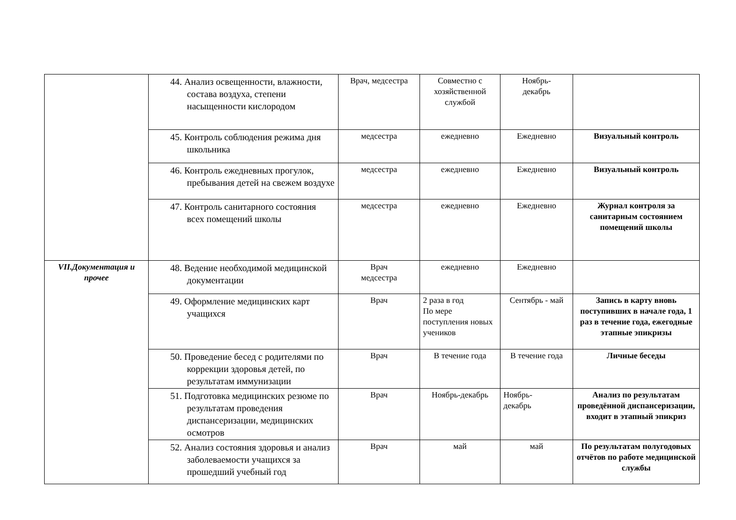| | 44. Анализ освещенности, влажности, состава воздуха, степени насыщенности кислородом | Врач, медсестра | Совместно с хозяйственной службой | Ноябрь- декабрь | |
| | 45. Контроль соблюдения режима дня школьника | медсестра | ежедневно | Ежедневно | Визуальный контроль |
| | 46. Контроль ежедневных прогулок, пребывания детей на свежем воздухе | медсестра | ежедневно | Ежедневно | Визуальный контроль |
| | 47. Контроль санитарного состояния всех помещений школы | медсестра | ежедневно | Ежедневно | Журнал контроля за санитарным состоянием помещений школы |
| VII.Документация и прочее | 48. Ведение необходимой медицинской документации | Врач медсестра | ежедневно | Ежедневно | |
| | 49. Оформление медицинских карт учащихся | Врач | 2 раза в год По мере поступления новых учеников | Сентябрь - май | Запись в карту вновь поступивших в начале года, 1 раз в течение года, ежегодные этапные эпикризы |
| | 50. Проведение бесед с родителями по коррекции здоровья детей, по результатам иммунизации | Врач | В течение года | В течение года | Личные беседы |
| | 51. Подготовка медицинских резюме по результатам проведения диспансеризации, медицинских осмотров | Врач | Ноябрь-декабрь | Ноябрь- декабрь | Анализ по результатам проведённой диспансеризации, входит в этапный эпикриз |
| | 52. Анализ состояния здоровья и анализ заболеваемости учащихся за прошедший учебный год | Врач | май | май | По результатам полугодовых отчётов по работе медицинской службы |